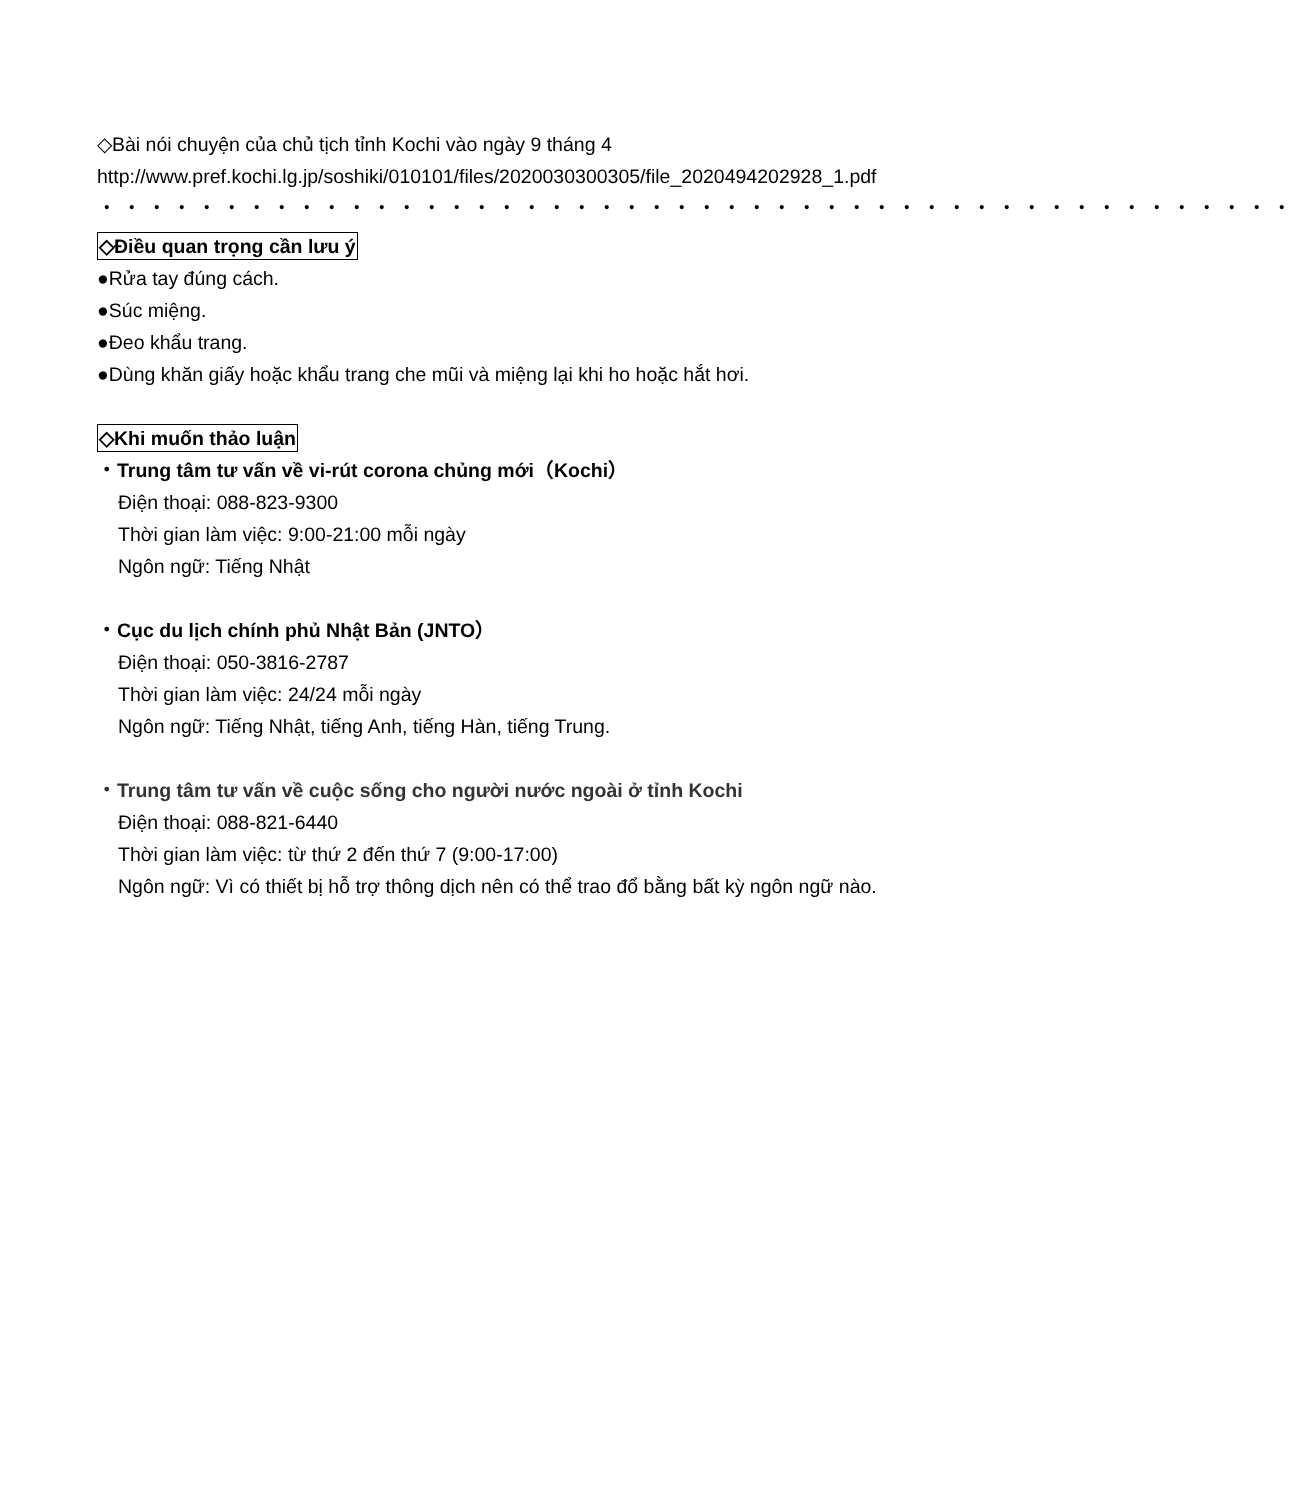◇Bài nói chuyện của chủ tịch tỉnh Kochi vào ngày 9 tháng 4
http://www.pref.kochi.lg.jp/soshiki/010101/files/2020030300305/file_2020494202928_1.pdf
・・・・・・・・・・・・・・・・・・・・・・・・・・・・・・・・・・・・・・・・・・・・・・・・
◇Điều quan trọng cần lưu ý
●Rửa tay đúng cách.
●Súc miệng.
●Đeo khẩu trang.
●Dùng khăn giấy hoặc khẩu trang che mũi và miệng lại khi ho hoặc hắt hơi.
◇Khi muốn thảo luận
・Trung tâm tư vấn về vi-rút corona chủng mới（Kochi）
Điện thoại: 088-823-9300
Thời gian làm việc: 9:00-21:00 mỗi ngày
Ngôn ngữ: Tiếng Nhật
・Cục du lịch chính phủ Nhật Bản (JNTO）
Điện thoại: 050-3816-2787
Thời gian làm việc: 24/24 mỗi ngày
Ngôn ngữ: Tiếng Nhật, tiếng Anh, tiếng Hàn, tiếng Trung.
・Trung tâm tư vấn về cuộc sống cho người nước ngoài ở tỉnh Kochi
Điện thoại: 088-821-6440
Thời gian làm việc: từ thứ 2 đến thứ 7 (9:00-17:00)
Ngôn ngữ: Vì có thiết bị hỗ trợ thông dịch nên có thể trao đổ bằng bất kỳ ngôn ngữ nào.